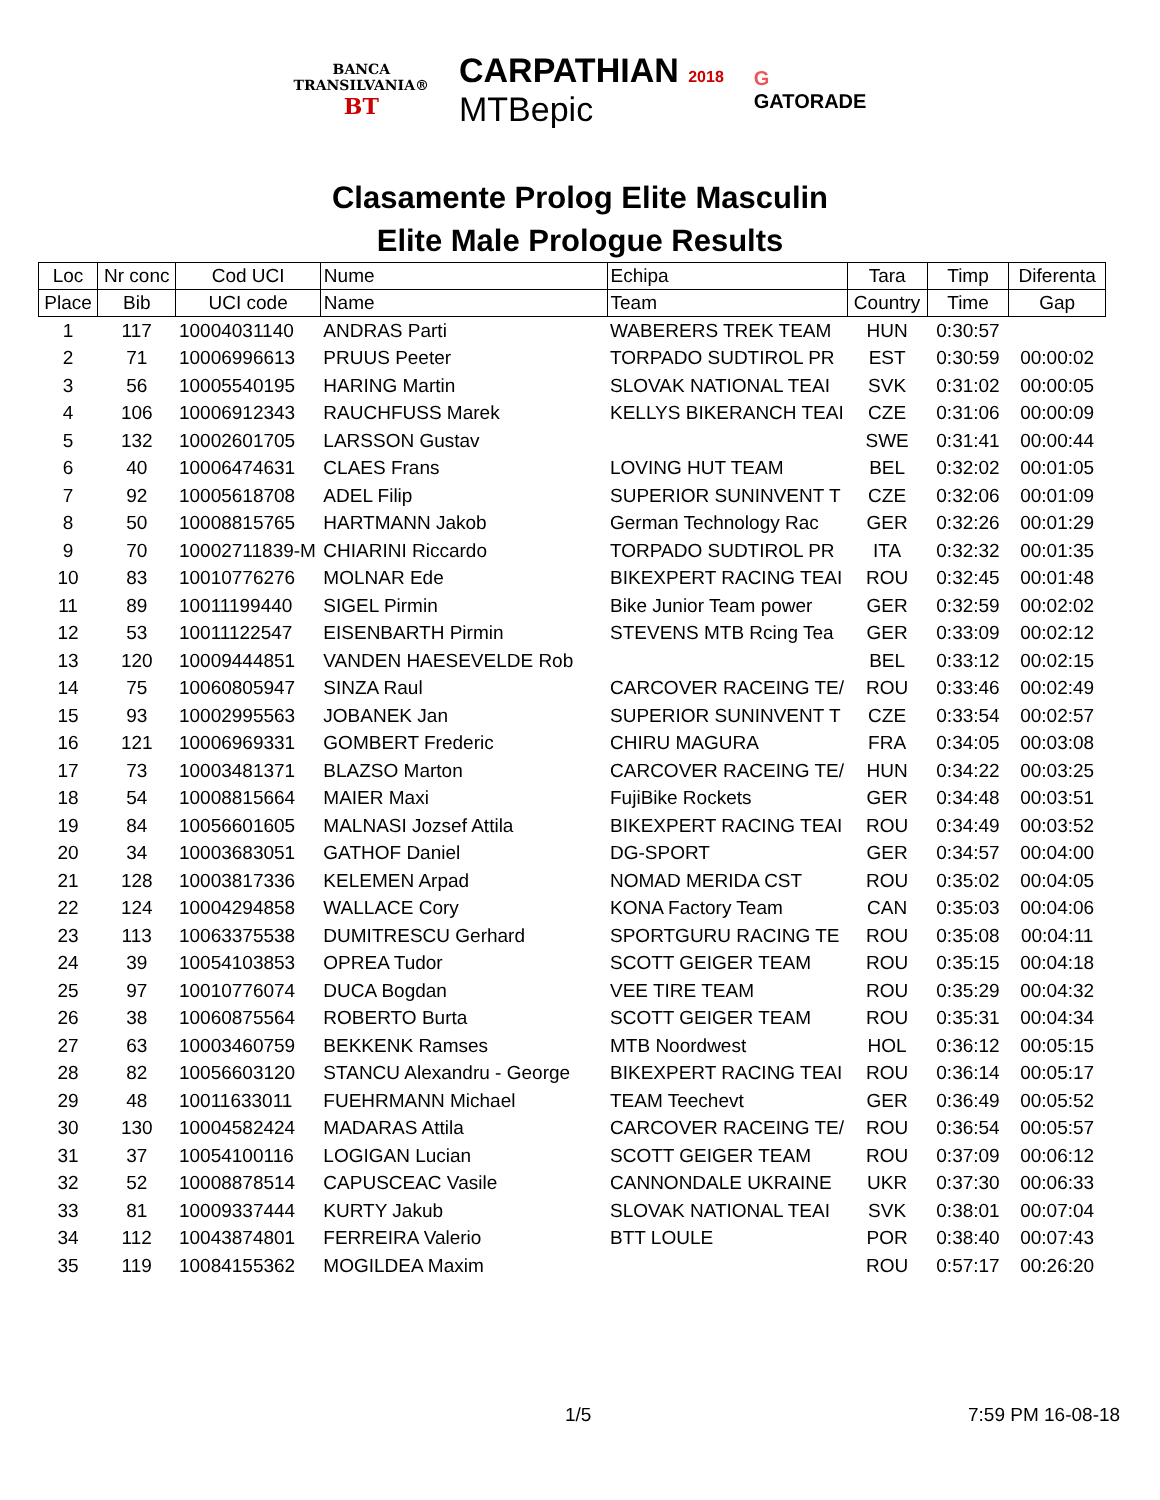BANCA
TRANSILVANIA®
BT
CARPATHIAN 2018
MTBepic
G
GATORADE
Clasamente Prolog Elite Masculin
Elite Male Prologue Results
| Loc | Nr conc | Cod UCI | Nume | Echipa | Tara | Timp | Diferenta |
| --- | --- | --- | --- | --- | --- | --- | --- |
| Place | Bib | UCI code | Name | Team | Country | Time | Gap |
| 1 | 117 | 10004031140 | ANDRAS Parti | WABERERS TREK TEAM | HUN | 0:30:57 | |
| 2 | 71 | 10006996613 | PRUUS Peeter | TORPADO SUDTIROL PR | EST | 0:30:59 | 00:00:02 |
| 3 | 56 | 10005540195 | HARING Martin | SLOVAK NATIONAL TEAI | SVK | 0:31:02 | 00:00:05 |
| 4 | 106 | 10006912343 | RAUCHFUSS Marek | KELLYS BIKERANCH TEAI | CZE | 0:31:06 | 00:00:09 |
| 5 | 132 | 10002601705 | LARSSON Gustav | | SWE | 0:31:41 | 00:00:44 |
| 6 | 40 | 10006474631 | CLAES Frans | LOVING HUT TEAM | BEL | 0:32:02 | 00:01:05 |
| 7 | 92 | 10005618708 | ADEL Filip | SUPERIOR SUNINVENT T | CZE | 0:32:06 | 00:01:09 |
| 8 | 50 | 10008815765 | HARTMANN Jakob | German Technology Rac | GER | 0:32:26 | 00:01:29 |
| 9 | 70 | 10002711839-M | CHIARINI Riccardo | TORPADO SUDTIROL PR | ITA | 0:32:32 | 00:01:35 |
| 10 | 83 | 10010776276 | MOLNAR Ede | BIKEXPERT RACING TEAI | ROU | 0:32:45 | 00:01:48 |
| 11 | 89 | 10011199440 | SIGEL Pirmin | Bike Junior Team power | GER | 0:32:59 | 00:02:02 |
| 12 | 53 | 10011122547 | EISENBARTH Pirmin | STEVENS MTB Rcing Tea | GER | 0:33:09 | 00:02:12 |
| 13 | 120 | 10009444851 | VANDEN HAESEVELDE Rob | | BEL | 0:33:12 | 00:02:15 |
| 14 | 75 | 10060805947 | SINZA Raul | CARCOVER RACEING TE/ | ROU | 0:33:46 | 00:02:49 |
| 15 | 93 | 10002995563 | JOBANEK Jan | SUPERIOR SUNINVENT T | CZE | 0:33:54 | 00:02:57 |
| 16 | 121 | 10006969331 | GOMBERT Frederic | CHIRU MAGURA | FRA | 0:34:05 | 00:03:08 |
| 17 | 73 | 10003481371 | BLAZSO Marton | CARCOVER RACEING TE/ | HUN | 0:34:22 | 00:03:25 |
| 18 | 54 | 10008815664 | MAIER Maxi | FujiBike Rockets | GER | 0:34:48 | 00:03:51 |
| 19 | 84 | 10056601605 | MALNASI Jozsef Attila | BIKEXPERT RACING TEAI | ROU | 0:34:49 | 00:03:52 |
| 20 | 34 | 10003683051 | GATHOF Daniel | DG-SPORT | GER | 0:34:57 | 00:04:00 |
| 21 | 128 | 10003817336 | KELEMEN Arpad | NOMAD MERIDA CST | ROU | 0:35:02 | 00:04:05 |
| 22 | 124 | 10004294858 | WALLACE Cory | KONA Factory Team | CAN | 0:35:03 | 00:04:06 |
| 23 | 113 | 10063375538 | DUMITRESCU Gerhard | SPORTGURU RACING TE | ROU | 0:35:08 | 00:04:11 |
| 24 | 39 | 10054103853 | OPREA Tudor | SCOTT GEIGER TEAM | ROU | 0:35:15 | 00:04:18 |
| 25 | 97 | 10010776074 | DUCA Bogdan | VEE TIRE TEAM | ROU | 0:35:29 | 00:04:32 |
| 26 | 38 | 10060875564 | ROBERTO Burta | SCOTT GEIGER TEAM | ROU | 0:35:31 | 00:04:34 |
| 27 | 63 | 10003460759 | BEKKENK Ramses | MTB Noordwest | HOL | 0:36:12 | 00:05:15 |
| 28 | 82 | 10056603120 | STANCU Alexandru - George | BIKEXPERT RACING TEAI | ROU | 0:36:14 | 00:05:17 |
| 29 | 48 | 10011633011 | FUEHRMANN Michael | TEAM Teechevt | GER | 0:36:49 | 00:05:52 |
| 30 | 130 | 10004582424 | MADARAS Attila | CARCOVER RACEING TE/ | ROU | 0:36:54 | 00:05:57 |
| 31 | 37 | 10054100116 | LOGIGAN Lucian | SCOTT GEIGER TEAM | ROU | 0:37:09 | 00:06:12 |
| 32 | 52 | 10008878514 | CAPUSCEAC Vasile | CANNONDALE UKRAINE | UKR | 0:37:30 | 00:06:33 |
| 33 | 81 | 10009337444 | KURTY Jakub | SLOVAK NATIONAL TEAI | SVK | 0:38:01 | 00:07:04 |
| 34 | 112 | 10043874801 | FERREIRA Valerio | BTT LOULE | POR | 0:38:40 | 00:07:43 |
| 35 | 119 | 10084155362 | MOGILDEA Maxim | | ROU | 0:57:17 | 00:26:20 |
1/5 7:59 PM 16-08-18